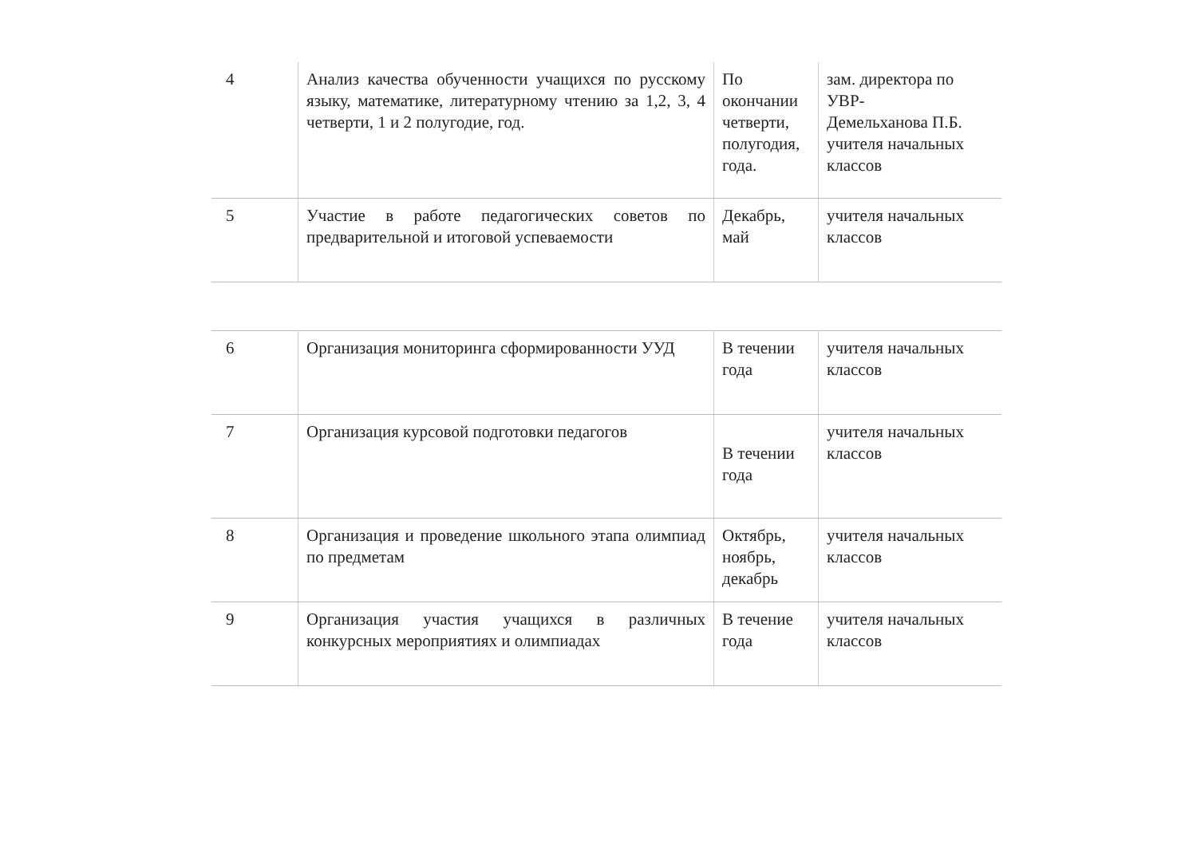| 4 | Анализ качества обученности учащихся по русскому языку, математике, литературному чтению за 1,2, 3, 4 четверти, 1 и 2 полугодие, год. | По окончании четверти, полугодия, года. | зам. директора по УВР- Демельханова П.Б. учителя начальных классов |
| 5 | Участие в работе педагогических советов по предварительной и итоговой успеваемости | Декабрь, май | учителя начальных классов |
| 6 | Организация мониторинга сформированности УУД | В течении года | учителя начальных классов |
| 7 | Организация курсовой подготовки педагогов | В течении года | учителя начальных классов |
| 8 | Организация и проведение школьного этапа олимпиад по предметам | Октябрь, ноябрь, декабрь | учителя начальных классов |
| 9 | Организация участия учащихся в различных конкурсных мероприятиях и олимпиадах | В течение года | учителя начальных классов |